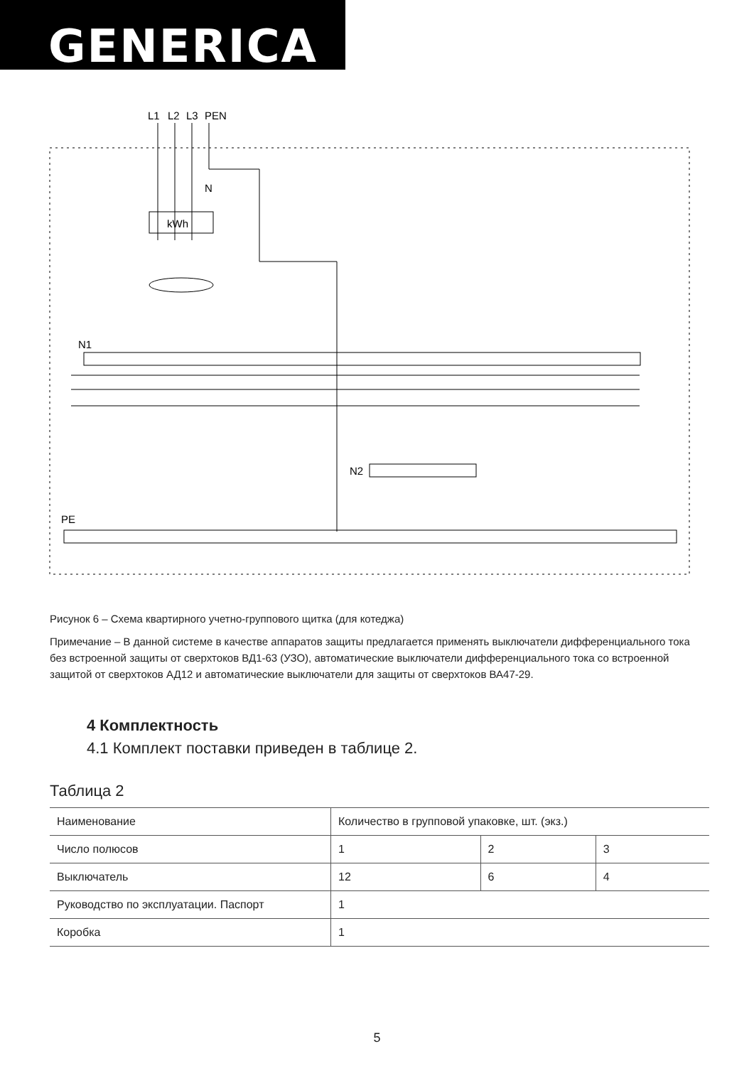GENERICA
L1
L2
L3
PEN
N
kWh
N1
N2
PE
Рисунок 6 – Схема квартирного учетно-группового щитка (для котеджа)
Примечание – В данной системе в качестве аппаратов защиты предлагается применять выключатели дифференциального тока без встроенной защиты от сверхтоков ВД1-63 (УЗО), автоматические выключатели дифференциального тока со встроенной защитой от сверхтоков АД12 и автоматические выключатели для защиты от сверхтоков ВА47-29.
4 Комплектность
4.1 Комплект поставки приведен в таблице 2.
Таблица 2
| Наименование | Количество в групповой упаковке, шт. (экз.) | | |
| Число полюсов | 1 | 2 | 3 |
| Выключатель | 12 | 6 | 4 |
| Руководство по эксплуатации. Паспорт | 1 | | |
| Коробка | 1 | | |
5